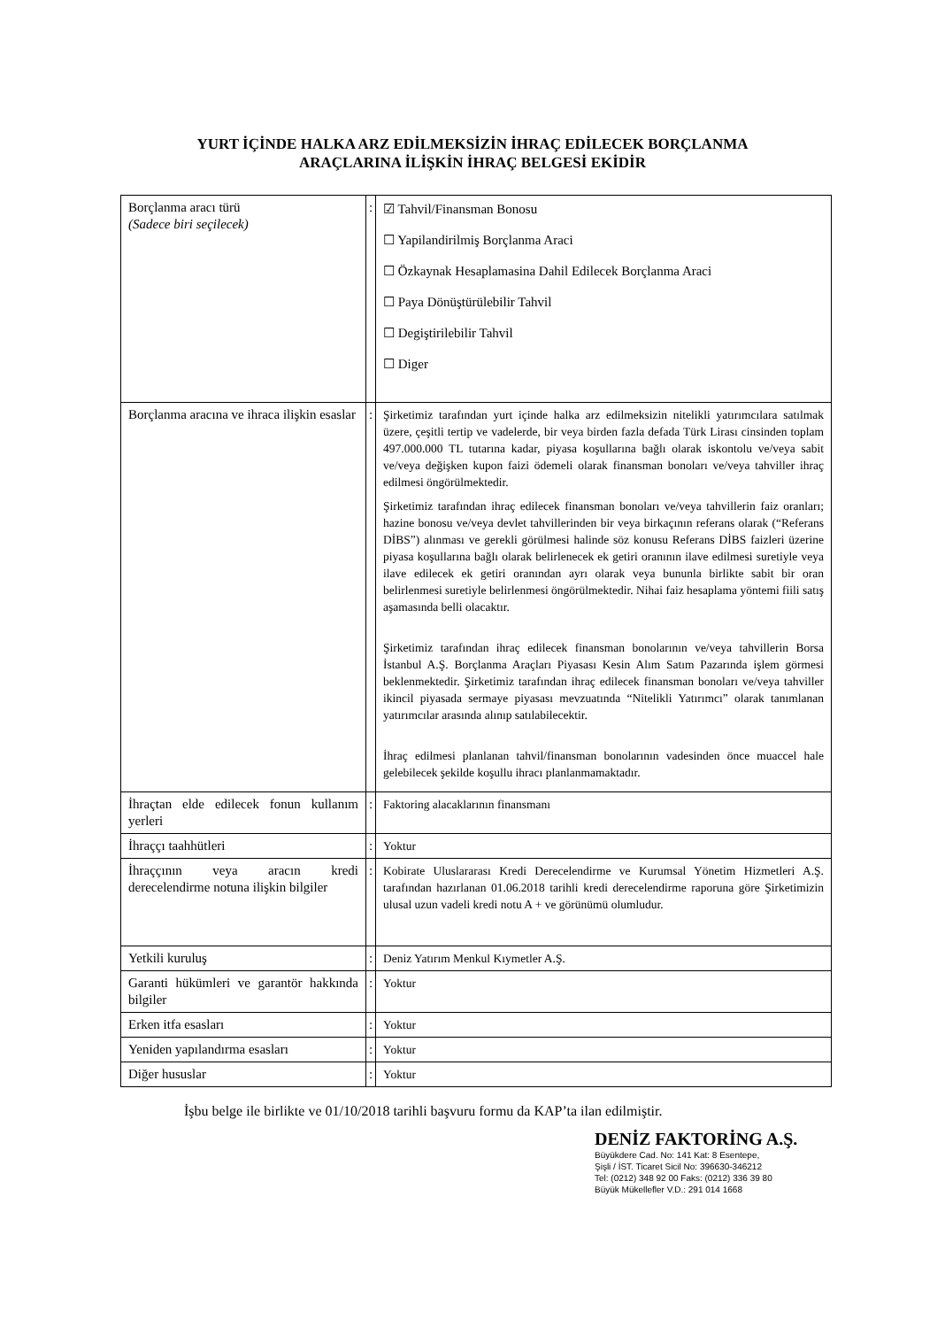YURT İÇİNDE HALKA ARZ EDİLMEKSİZİN İHRAÇ EDİLECEK BORÇLANMA
ARAÇLARINA İLİŞKİN İHRAÇ BELGESİ EKİDİR
| Borçlanma aracı türü (Sadece biri seçilecek) | : | ☑ Tahvil/Finansman Bonosu ☐ Yapilandirilmiş Borçlanma Araci ☐ Özkaynak Hesaplamasina Dahil Edilecek Borçlanma Araci ☐ Paya Dönüştürülebilir Tahvil ☐ Degiştirilebilir Tahvil ☐ Diger |
| Borçlanma aracına ve ihraca ilişkin esaslar | : | Şirketimiz tarafından yurt içinde halka arz edilmeksizin nitelikli yatırımcılara satılmak üzere, çeşitli tertip ve vadelerde, bir veya birden fazla defada Türk Lirası cinsinden toplam 497.000.000 TL tutarına kadar, piyasa koşullarına bağlı olarak iskontolu ve/veya sabit ve/veya değişken kupon faizi ödemeli olarak finansman bonoları ve/veya tahviller ihraç edilmesi öngörülmektedir. Şirketimiz tarafından ihraç edilecek finansman bonoları ve/veya tahvillerin faiz oranları; hazine bonosu ve/veya devlet tahvillerinden bir veya birkaçının referans olarak (“Referans DİBS”) alınması ve gerekli görülmesi halinde söz konusu Referans DİBS faizleri üzerine piyasa koşullarına bağlı olarak belirlenecek ek getiri oranının ilave edilmesi suretiyle veya ilave edilecek ek getiri oranından ayrı olarak veya bununla birlikte sabit bir oran belirlenmesi suretiyle belirlenmesi öngörülmektedir. Nihai faiz hesaplama yöntemi fiili satış aşamasında belli olacaktır. Şirketimiz tarafından ihraç edilecek finansman bonolarının ve/veya tahvillerin Borsa İstanbul A.Ş. Borçlanma Araçları Piyasası Kesin Alım Satım Pazarında işlem görmesi beklenmektedir. Şirketimiz tarafından ihraç edilecek finansman bonoları ve/veya tahviller ikincil piyasada sermaye piyasası mevzuatında “Nitelikli Yatırımcı” olarak tanımlanan yatırımcılar arasında alınıp satılabilecektir. İhraç edilmesi planlanan tahvil/finansman bonolarının vadesinden önce muaccel hale gelebilecek şekilde koşullu ihracı planlanmamaktadır. |
| İhraçtan elde edilecek fonun kullanım yerleri | : | Faktoring alacaklarının finansmanı |
| İhraççı taahhütleri | : | Yoktur |
| İhraççının veya aracın kredi derecelendirme notuna ilişkin bilgiler | : | Kobirate Uluslararası Kredi Derecelendirme ve Kurumsal Yönetim Hizmetleri A.Ş. tarafından hazırlanan 01.06.2018 tarihli kredi derecelendirme raporuna göre Şirketimizin ulusal uzun vadeli kredi notu A + ve görünümü olumludur. |
| Yetkili kuruluş | : | Deniz Yatırım Menkul Kıymetler A.Ş. |
| Garanti hükümleri ve garantör hakkında bilgiler | : | Yoktur |
| Erken itfa esasları | : | Yoktur |
| Yeniden yapılandırma esasları | : | Yoktur |
| Diğer hususlar | : | Yoktur |
İşbu belge ile birlikte ve 01/10/2018 tarihli başvuru formu da KAP’ta ilan edilmiştir.
DENİZ FAKTORİNG A.Ş.
Büyükdere Cad. No: 141 Kat: 8 Esentepe,
Şişli / İST. Ticaret Sicil No: 396630-346212
Tel: (0212) 348 92 00 Faks: (0212) 336 39 80
Büyük Mükellefler V.D.: 291 014 1668